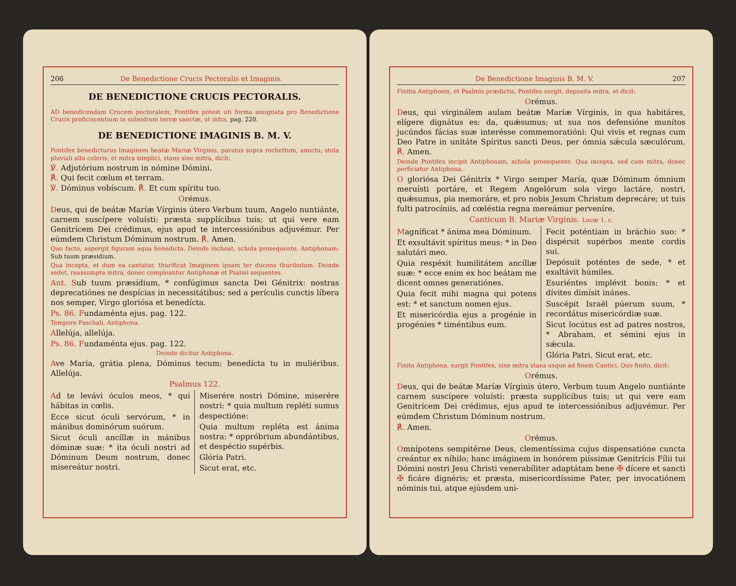206 De Benedictione Crucis Pectoralis et Imaginis.
DE BENEDICTIONE CRUCIS PECTORALIS.
AD benedicendam Crucem pectoralem, Pontifex potest uti forma assignata pro Benedictione Crucis proficiscentium in subsidium terræ sanctæ, ut infra. pag. 220.
DE BENEDICTIONE IMAGINIS B. M. V.
Pontifex benedicturus Imaginem beatæ Mariæ Virginis, paratus supra rochettum, amictu, stola pluviali albi coloris, et mitra simplici, stans sine mitra, dicit:
℣. Adjutórium nostrum in nómine Dómini.
℟. Qui fecit cœlum et terram.
℣. Dóminus vobíscum. ℟. Et cum spíritu tuo.
Orémus.
Deus, qui de beátæ Maríæ Vírginis útero Verbum tuum, Angelo nuntiánte, carnem suscípere voluísti: præsta supplícibus tuis; ut qui vere eam Genitrícem Dei crédimus, ejus apud te intercessiónibus adjuvémur. Per eúmdem Christum Dóminum nostrum. ℟. Amen.
Quo facto, aspergit figuram aqua benedicta. Deinde inchoat, schola prosequente, Antiphonam: Sub tuum præsídium.
Qua incepta, et dum ea cantatur, thurificat Imaginem ipsam ter ducens thuribulum. Deinde sedet, reassumpta mitra, donec compleantur Antiphonæ et Psalmi sequentes.
Ant. Sub tuum præsídium, * confúgimus sancta Dei Génitrix: nostras deprecatiónes ne despícias in necessitátibus; sed a perículis cunctis líbera nos semper, Virgo gloriósa et benedícta.
Ps. 86. Fundaménta ejus. pag. 122.
Tempore Paschali, Antiphona.
Allelúja, allelúja.
Ps. 86. Fundaménta ejus. pag. 122.
Deinde dicitur Antiphona.
Ave María, grátia plena, Dóminus tecum: benedícta tu in muliéribus. Allelúja.
Psalmus 122.
Ad te levávi óculos meos, * qui hábitas in cœlis.
Ecce sicut óculi servórum, * in mánibus dominórum suórum.
Sicut óculi ancíllæ in mánibus dóminæ suæ: * ita óculi nostri ad Dóminum Deum nostrum, donec misereátur nostri.
Miserére nostri Dómine, miserére nostri: * quia multum repléti sumus despectióne:
Quia multum repléta est ánima nostra: * oppróbrium abundántibus, et despéctio supérbis.
Glória Patri.
Sicut erat, etc.
De Benedictione Imaginis B. M. V. 207
Finitis Antiphonis, et Psalmis prædictis, Pontifex surgit, deposita mitra, et dicit:
Orémus.
Deus, qui virginálem aulam beátæ Maríæ Vírginis, in qua habitáres, elígere dignátus es: da, quǽsumus; ut sua nos defensióne munítos jucúndos fácias suæ interésse commemoratióni: Qui vivis et regnas cum Deo Patre in unitáte Spíritus sancti Deus, per ómnia sǽcula sæculórum. ℟. Amen.
Deinde Pontifex incipit Antiphonam, schola prosequente. Qua incepta, sed cum mitra, donec perficiatur Antiphona.
O gloriósa Dei Génitrix * Virgo semper María, quæ Dóminum ómnium meruísti portáre, et Regem Angelórum sola virgo lactáre, nostri, quǽsumus, pia memoráre, et pro nobis Jesum Christum deprecáre; ut tuis fulti patrocíniis, ad cœléstia regna mereámur perveníre.
Canticum B. Mariæ Virginis. Lucæ 1. c.
Magníficat * ánima mea Dóminum.
Et exsultávit spíritus meus: * in Deo salutári meo.
Quia respéxit humilitátem ancíllæ suæ: * ecce enim ex hoc beátam me dicent omnes generatiónes.
Quia fecit mihi magna qui potens est: * et sanctum nomen ejus.
Et misericórdia ejus a progénie in progénies * timéntibus eum.
Fecit poténtiam in bráchio suo: * dispérsit supérbos mente cordis sui.
Depósuit poténtes de sede, * et exaltávit húmiles.
Esuriéntes implévit bonis: * et dívites dimísit inánes.
Suscépit Israël púerum suum, * recordátus misericórdiæ suæ.
Sicut locútus est ad patres nostros, * Abraham, et sémini ejus in sǽcula.
Glória Patri. Sicut erat, etc.
Finita Antiphona, surgit Pontifex, sine mitra stans usque ad finem Cantici. Quo finito, dicit:
Orémus.
Deus, qui de beátæ Maríæ Vírginis útero, Verbum tuum Angelo nuntiánte carnem suscípere voluísti: præsta supplícibus tuis; ut qui vere eam Genitrícem Dei crédimus, ejus apud te intercessiónibus adjuvémur. Per eúmdem Christum Dóminum nostrum.
℟. Amen.
Orémus.
Omnípotens sempitérne Deus, clementíssima cujus dispensatióne cuncta creántur ex níhilo; hanc imáginem in honórem piíssimæ Genitrícis Fílii tui Dómini nostri Jesu Christi venerabíliter adaptátam bene ✠ dícere et sancti ✠ ficáre dignéris; et præsta, misericordíssime Pater, per invocatiónem nóminis tui, atque ejúsdem uni-